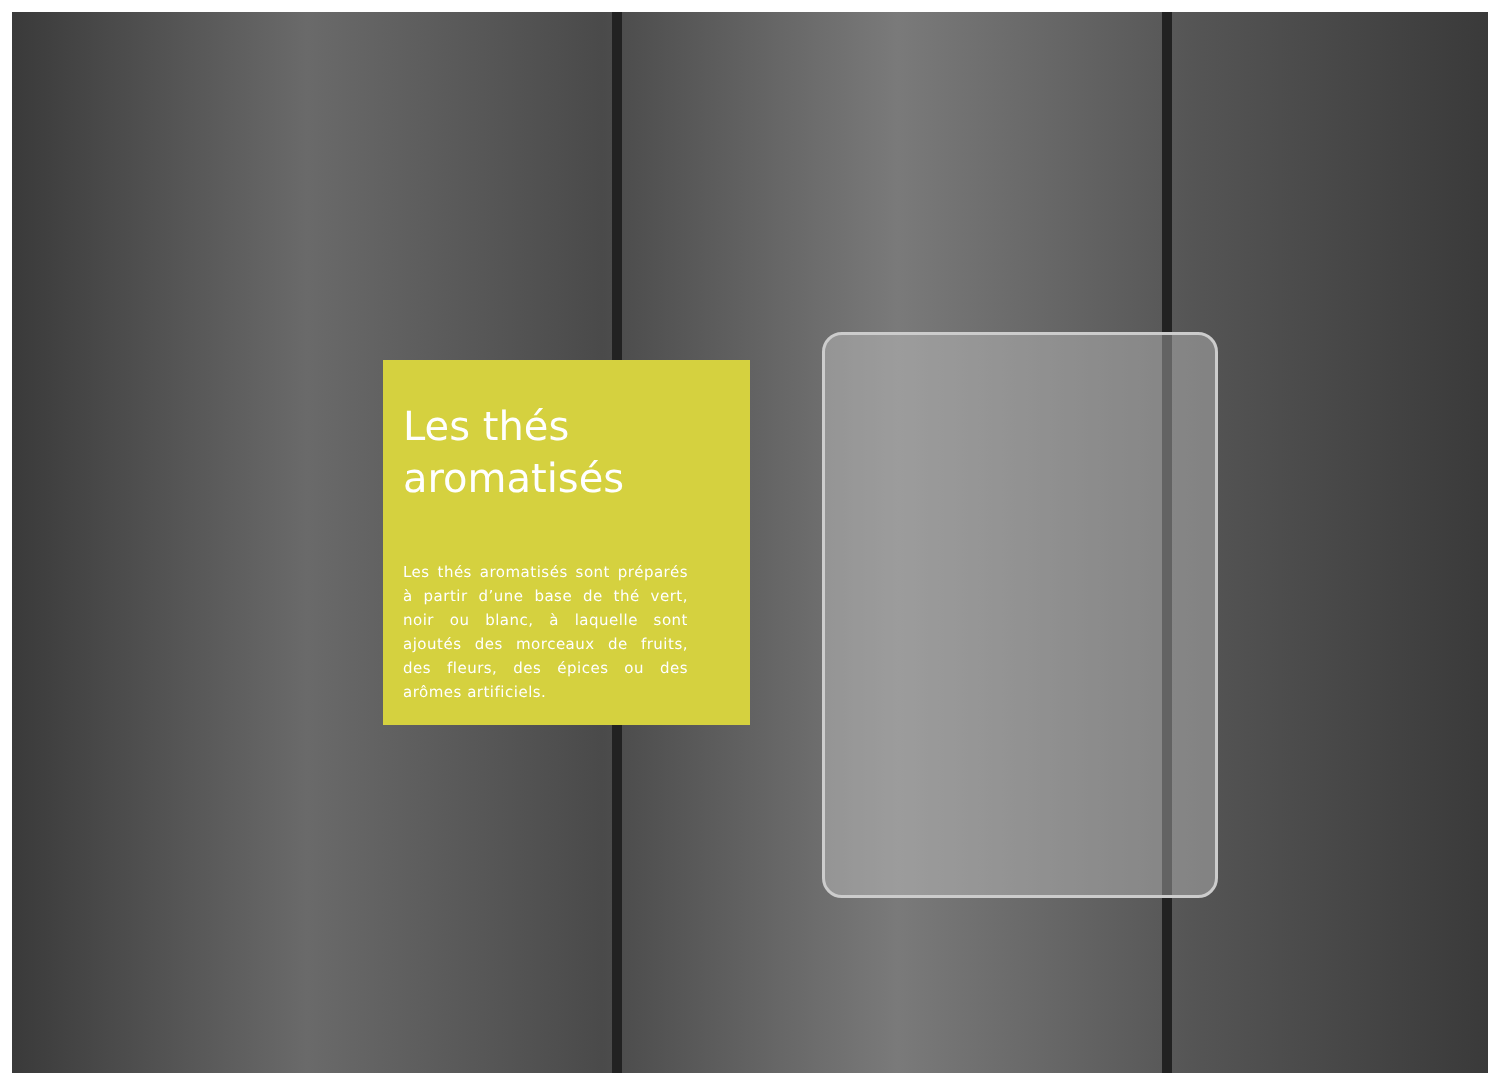Les thés aromatisés
Les thés aromatisés sont préparés à partir d’une base de thé vert, noir ou blanc, à laquelle sont ajoutés des morceaux de fruits, des fleurs, des épices ou des arômes artificiels.